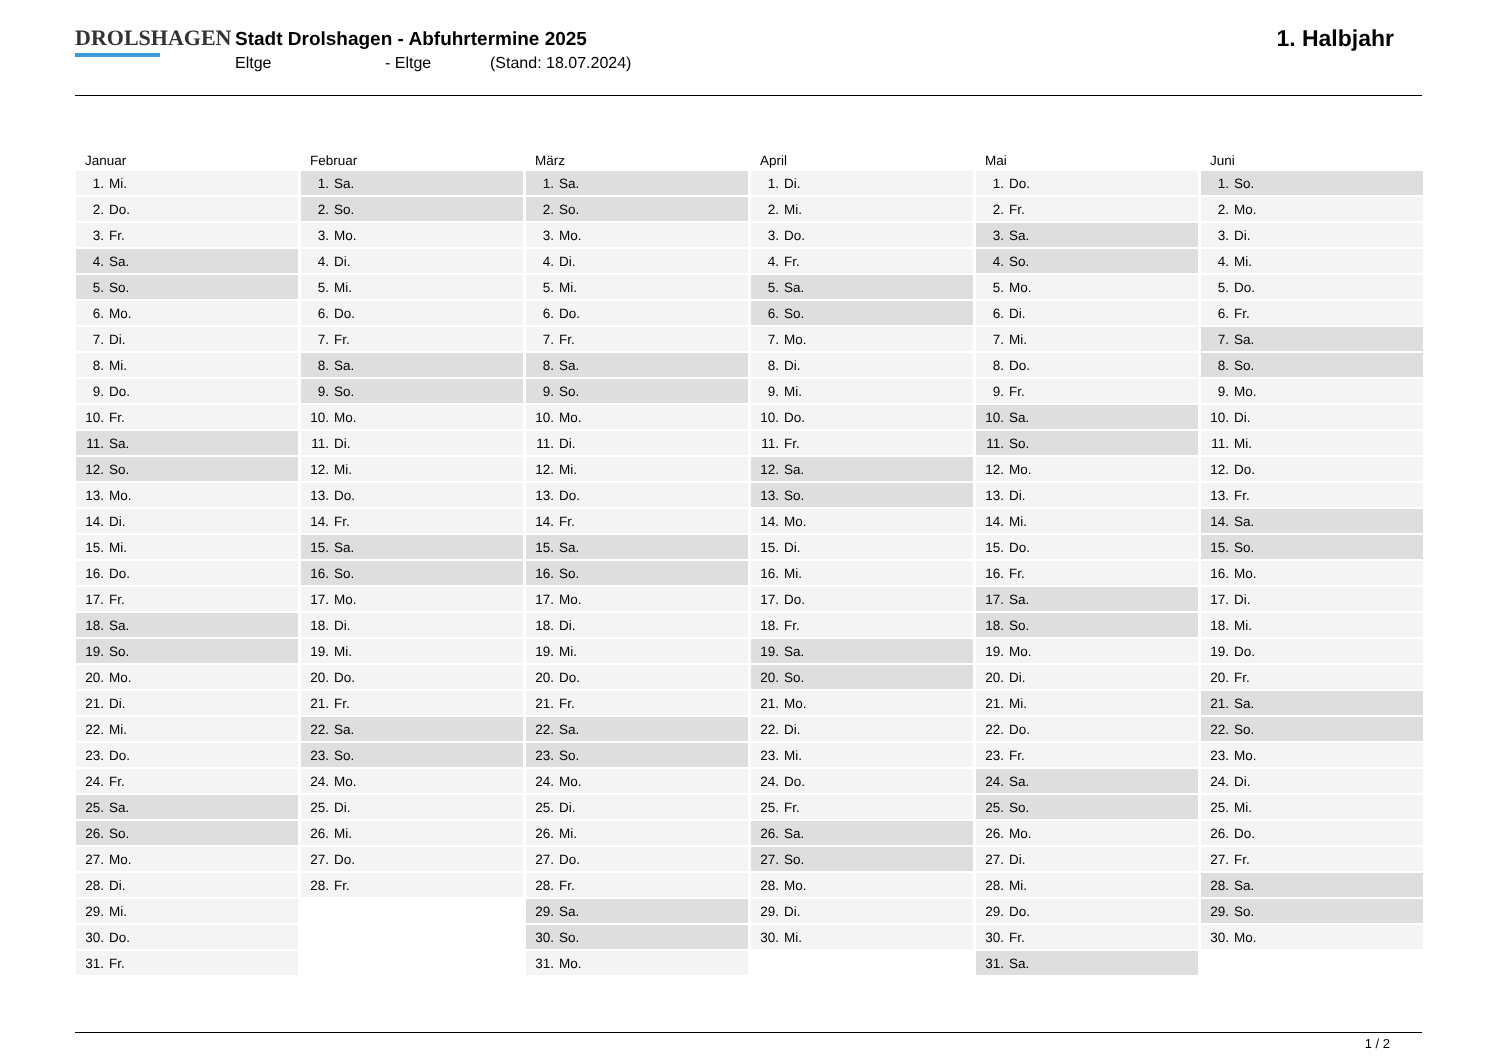DROLSHAGEN
Stadt Drolshagen - Abfuhrtermine 2025
Eltge - Eltge (Stand: 18.07.2024)
1. Halbjahr
Januar
| 1. | Mi. |
| 2. | Do. |
| 3. | Fr. |
| 4. | Sa. |
| 5. | So. |
| 6. | Mo. |
| 7. | Di. |
| 8. | Mi. |
| 9. | Do. |
| 10. | Fr. |
| 11. | Sa. |
| 12. | So. |
| 13. | Mo. |
| 14. | Di. |
| 15. | Mi. |
| 16. | Do. |
| 17. | Fr. |
| 18. | Sa. |
| 19. | So. |
| 20. | Mo. |
| 21. | Di. |
| 22. | Mi. |
| 23. | Do. |
| 24. | Fr. |
| 25. | Sa. |
| 26. | So. |
| 27. | Mo. |
| 28. | Di. |
| 29. | Mi. |
| 30. | Do. |
| 31. | Fr. |
Februar
| 1. | Sa. |
| 2. | So. |
| 3. | Mo. |
| 4. | Di. |
| 5. | Mi. |
| 6. | Do. |
| 7. | Fr. |
| 8. | Sa. |
| 9. | So. |
| 10. | Mo. |
| 11. | Di. |
| 12. | Mi. |
| 13. | Do. |
| 14. | Fr. |
| 15. | Sa. |
| 16. | So. |
| 17. | Mo. |
| 18. | Di. |
| 19. | Mi. |
| 20. | Do. |
| 21. | Fr. |
| 22. | Sa. |
| 23. | So. |
| 24. | Mo. |
| 25. | Di. |
| 26. | Mi. |
| 27. | Do. |
| 28. | Fr. |
März
| 1. | Sa. |
| 2. | So. |
| 3. | Mo. |
| 4. | Di. |
| 5. | Mi. |
| 6. | Do. |
| 7. | Fr. |
| 8. | Sa. |
| 9. | So. |
| 10. | Mo. |
| 11. | Di. |
| 12. | Mi. |
| 13. | Do. |
| 14. | Fr. |
| 15. | Sa. |
| 16. | So. |
| 17. | Mo. |
| 18. | Di. |
| 19. | Mi. |
| 20. | Do. |
| 21. | Fr. |
| 22. | Sa. |
| 23. | So. |
| 24. | Mo. |
| 25. | Di. |
| 26. | Mi. |
| 27. | Do. |
| 28. | Fr. |
| 29. | Sa. |
| 30. | So. |
| 31. | Mo. |
April
| 1. | Di. |
| 2. | Mi. |
| 3. | Do. |
| 4. | Fr. |
| 5. | Sa. |
| 6. | So. |
| 7. | Mo. |
| 8. | Di. |
| 9. | Mi. |
| 10. | Do. |
| 11. | Fr. |
| 12. | Sa. |
| 13. | So. |
| 14. | Mo. |
| 15. | Di. |
| 16. | Mi. |
| 17. | Do. |
| 18. | Fr. |
| 19. | Sa. |
| 20. | So. |
| 21. | Mo. |
| 22. | Di. |
| 23. | Mi. |
| 24. | Do. |
| 25. | Fr. |
| 26. | Sa. |
| 27. | So. |
| 28. | Mo. |
| 29. | Di. |
| 30. | Mi. |
Mai
| 1. | Do. |
| 2. | Fr. |
| 3. | Sa. |
| 4. | So. |
| 5. | Mo. |
| 6. | Di. |
| 7. | Mi. |
| 8. | Do. |
| 9. | Fr. |
| 10. | Sa. |
| 11. | So. |
| 12. | Mo. |
| 13. | Di. |
| 14. | Mi. |
| 15. | Do. |
| 16. | Fr. |
| 17. | Sa. |
| 18. | So. |
| 19. | Mo. |
| 20. | Di. |
| 21. | Mi. |
| 22. | Do. |
| 23. | Fr. |
| 24. | Sa. |
| 25. | So. |
| 26. | Mo. |
| 27. | Di. |
| 28. | Mi. |
| 29. | Do. |
| 30. | Fr. |
| 31. | Sa. |
Juni
| 1. | So. |
| 2. | Mo. |
| 3. | Di. |
| 4. | Mi. |
| 5. | Do. |
| 6. | Fr. |
| 7. | Sa. |
| 8. | So. |
| 9. | Mo. |
| 10. | Di. |
| 11. | Mi. |
| 12. | Do. |
| 13. | Fr. |
| 14. | Sa. |
| 15. | So. |
| 16. | Mo. |
| 17. | Di. |
| 18. | Mi. |
| 19. | Do. |
| 20. | Fr. |
| 21. | Sa. |
| 22. | So. |
| 23. | Mo. |
| 24. | Di. |
| 25. | Mi. |
| 26. | Do. |
| 27. | Fr. |
| 28. | Sa. |
| 29. | So. |
| 30. | Mo. |
1 / 2